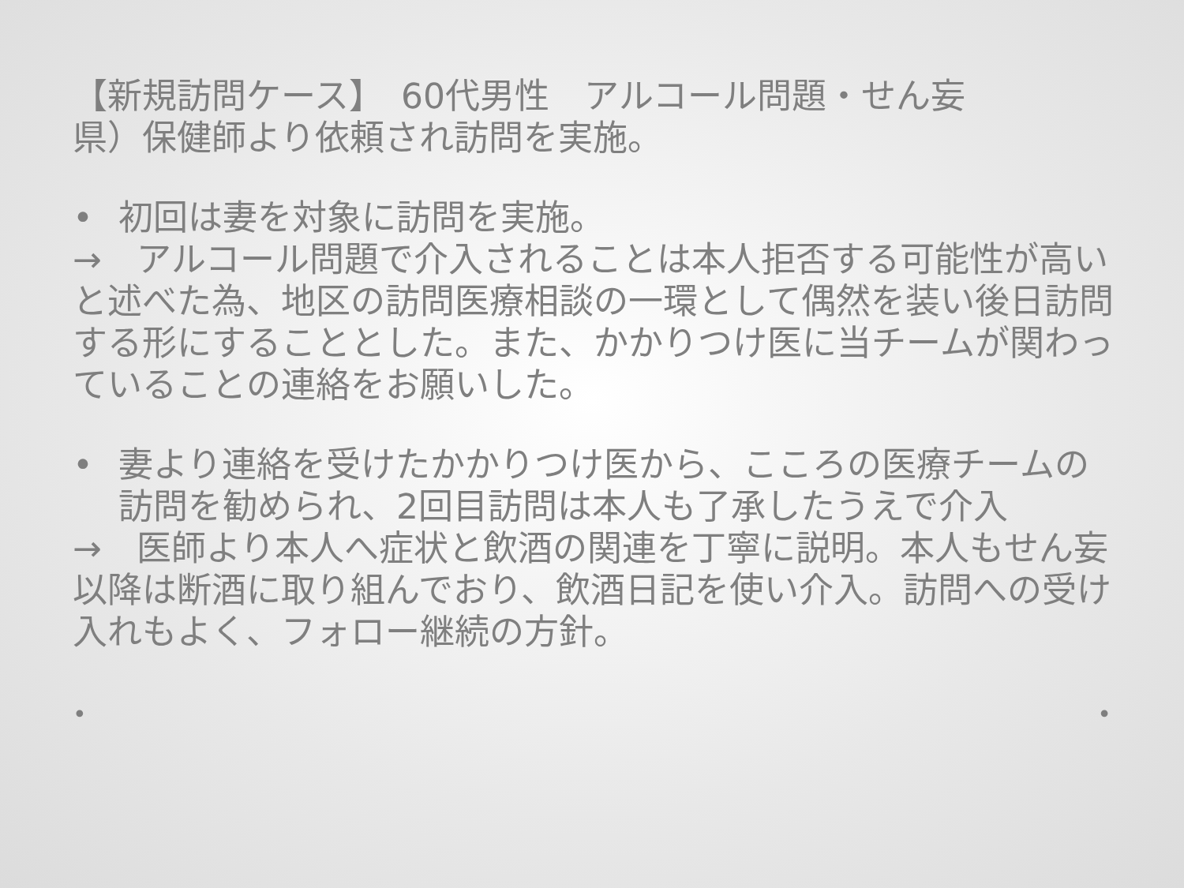【新規訪問ケース】　60代男性　アルコール問題・せん妄
県）保健師より依頼され訪問を実施。
• 初回は妻を対象に訪問を実施。
→　アルコール問題で介入されることは本人拒否する可能性が高いと述べた為、地区の訪問医療相談の一環として偶然を装い後日訪問する形にすることとした。また、かかりつけ医に当チームが関わっていることの連絡をお願いした。
• 妻より連絡を受けたかかりつけ医から、こころの医療チームの訪問を勧められ、2回目訪問は本人も了承したうえで介入
→　医師より本人へ症状と飲酒の関連を丁寧に説明。本人もせん妄以降は断酒に取り組んでおり、飲酒日記を使い介入。訪問への受け入れもよく、フォロー継続の方針。
• •